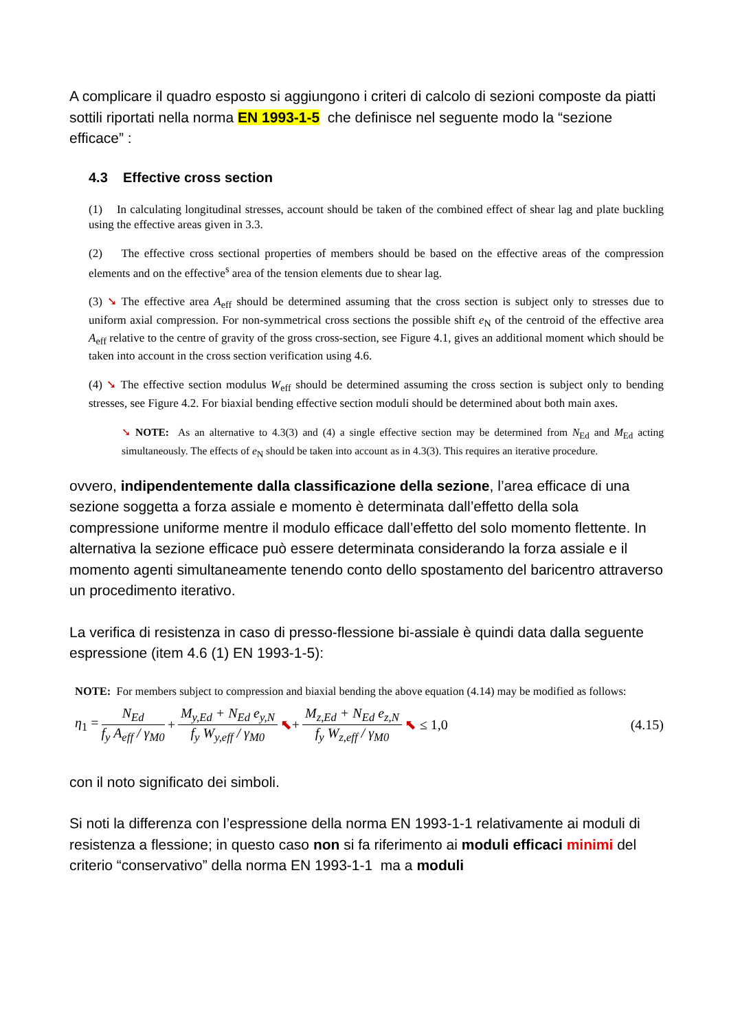A complicare il quadro esposto si aggiungono i criteri di calcolo di sezioni composte da piatti sottili riportati nella norma EN 1993-1-5 che definisce nel seguente modo la “sezione efficace” :
4.3 Effective cross section
(1) In calculating longitudinal stresses, account should be taken of the combined effect of shear lag and plate buckling using the effective areas given in 3.3.
(2) The effective cross sectional properties of members should be based on the effective areas of the compression elements and on the effective<sup>s</sup> area of the tension elements due to shear lag.
(3) ➘ The effective area A<sub>eff</sub> should be determined assuming that the cross section is subject only to stresses due to uniform axial compression. For non-symmetrical cross sections the possible shift e<sub>N</sub> of the centroid of the effective area A<sub>eff</sub> relative to the centre of gravity of the gross cross-section, see Figure 4.1, gives an additional moment which should be taken into account in the cross section verification using 4.6.
(4) ➘ The effective section modulus W<sub>eff</sub> should be determined assuming the cross section is subject only to bending stresses, see Figure 4.2. For biaxial bending effective section moduli should be determined about both main axes.
➘ NOTE: As an alternative to 4.3(3) and (4) a single effective section may be determined from N<sub>Ed</sub> and M<sub>Ed</sub> acting simultaneously. The effects of e<sub>N</sub> should be taken into account as in 4.3(3). This requires an iterative procedure.
ovvero, indipendentemente dalla classificazione della sezione, l’area efficace di una sezione soggetta a forza assiale e momento è determinata dall’effetto della sola compressione uniforme mentre il modulo efficace dall’effetto del solo momento flettente. In alternativa la sezione efficace può essere determinata considerando la forza assiale e il momento agenti simultaneamente tenendo conto dello spostamento del baricentro attraverso un procedimento iterativo.
La verifica di resistenza in caso di presso-flessione bi-assiale è quindi data dalla seguente espressione (item 4.6 (1) EN 1993-1-5):
NOTE: For members subject to compression and biaxial bending the above equation (4.14) may be modified as follows:
η<sub>1</sub> =
N<sub>Ed</sub>
f<sub>y</sub> A<sub>eff</sub> / γ<sub>M0</sub>
+
M<sub>y,Ed</sub> + N<sub>Ed</sub> e<sub>y,N</sub>
f<sub>y</sub> W<sub>y,eff</sub> / γ<sub>M0</sub>
⬉ +
M<sub>z,Ed</sub> + N<sub>Ed</sub> e<sub>z,N</sub>
f<sub>y</sub> W<sub>z,eff</sub> / γ<sub>M0</sub>
⬉ ≤ 1,0 (4.15)
con il noto significato dei simboli.
Si noti la differenza con l’espressione della norma EN 1993-1-1 relativamente ai moduli di resistenza a flessione; in questo caso non si fa riferimento ai moduli efficaci minimi del criterio “conservativo” della norma EN 1993-1-1 ma a moduli